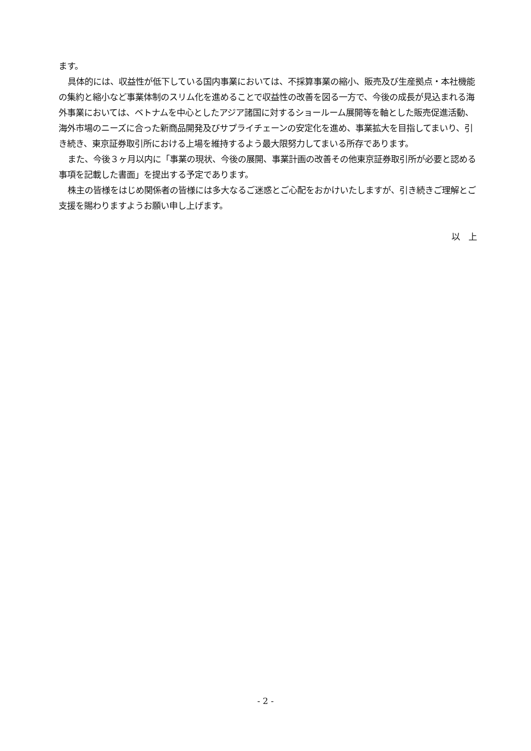ます。
具体的には、収益性が低下している国内事業においては、不採算事業の縮小、販売及び生産拠点・本社機能の集約と縮小など事業体制のスリム化を進めることで収益性の改善を図る一方で、今後の成長が見込まれる海外事業においては、ベトナムを中心としたアジア諸国に対するショールーム展開等を軸とした販売促進活動、海外市場のニーズに合った新商品開発及びサプライチェーンの安定化を進め、事業拡大を目指してまいり、引き続き、東京証券取引所における上場を維持するよう最大限努力してまいる所存であります。
また、今後３ヶ月以内に「事業の現状、今後の展開、事業計画の改善その他東京証券取引所が必要と認める事項を記載した書面」を提出する予定であります。
株主の皆様をはじめ関係者の皆様には多大なるご迷惑とご心配をおかけいたしますが、引き続きご理解とご支援を賜わりますようお願い申し上げます。
以　上
- 2 -